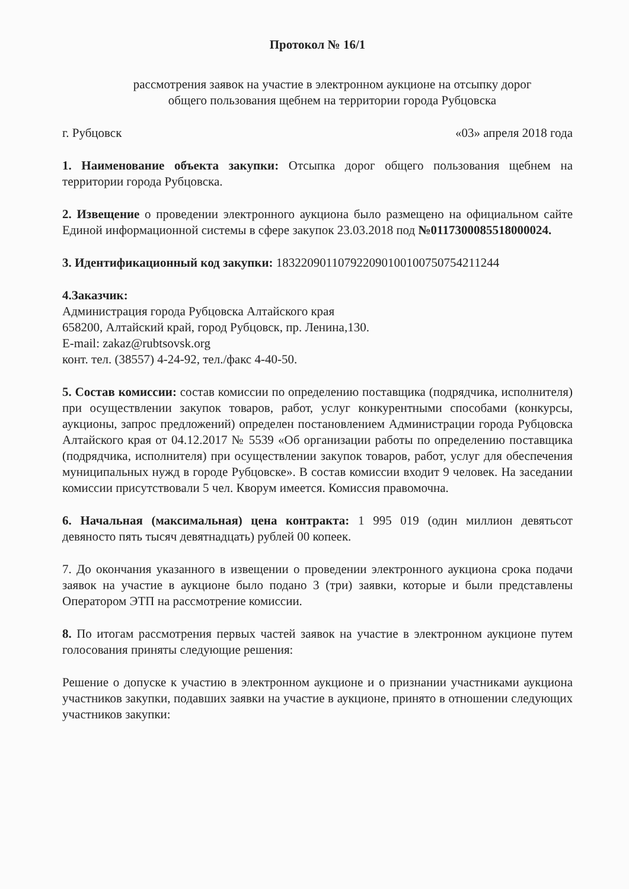Протокол № 16/1
рассмотрения заявок на участие в электронном аукционе на отсыпку дорог
общего пользования щебнем на территории города Рубцовска
г. Рубцовск «03» апреля 2018 года
1. Наименование объекта закупки: Отсыпка дорог общего пользования щебнем на территории города Рубцовска.
2. Извещение о проведении электронного аукциона было размещено на официальном сайте Единой информационной системы в сфере закупок 23.03.2018 под №0117300085518000024.
3. Идентификационный код закупки: 183220901107922090100100750754211244
4.Заказчик:
Администрация города Рубцовска Алтайского края
658200, Алтайский край, город Рубцовск, пр. Ленина,130.
E-mail: zakaz@rubtsovsk.org
конт. тел. (38557) 4-24-92, тел./факс 4-40-50.
5. Состав комиссии: состав комиссии по определению поставщика (подрядчика, исполнителя) при осуществлении закупок товаров, работ, услуг конкурентными способами (конкурсы, аукционы, запрос предложений) определен постановлением Администрации города Рубцовска Алтайского края от 04.12.2017 № 5539 «Об организации работы по определению поставщика (подрядчика, исполнителя) при осуществлении закупок товаров, работ, услуг для обеспечения муниципальных нужд в городе Рубцовске». В состав комиссии входит 9 человек. На заседании комиссии присутствовали 5 чел. Кворум имеется. Комиссия правомочна.
6. Начальная (максимальная) цена контракта: 1 995 019 (один миллион девятьсот девяносто пять тысяч девятнадцать) рублей 00 копеек.
7. До окончания указанного в извещении о проведении электронного аукциона срока подачи заявок на участие в аукционе было подано 3 (три) заявки, которые и были представлены Оператором ЭТП на рассмотрение комиссии.
8. По итогам рассмотрения первых частей заявок на участие в электронном аукционе путем голосования приняты следующие решения:
Решение о допуске к участию в электронном аукционе и о признании участниками аукциона участников закупки, подавших заявки на участие в аукционе, принято в отношении следующих участников закупки: